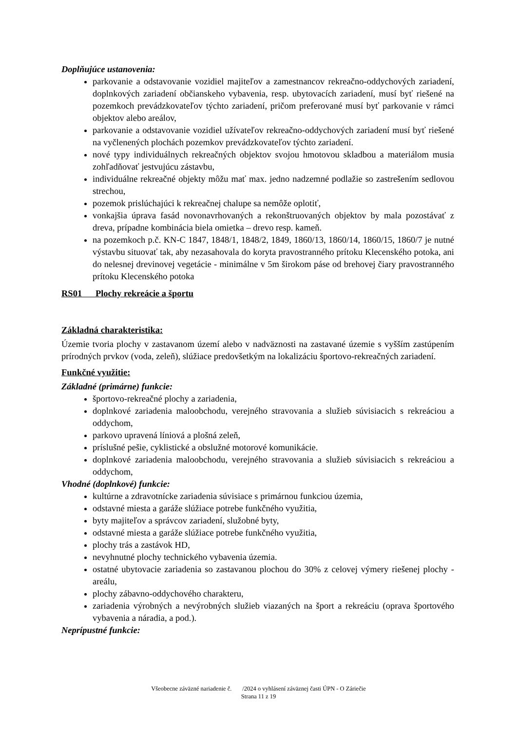Doplňujúce ustanovenia:
parkovanie a odstavovanie vozidiel majiteľov a zamestnancov rekreačno-oddychových zariadení, doplnkových zariadení občianskeho vybavenia, resp. ubytovacích zariadení, musí byť riešené na pozemkoch prevádzkovateľov týchto zariadení, pričom preferované musí byť parkovanie v rámci objektov alebo areálov,
parkovanie a odstavovanie vozidiel užívateľov rekreačno-oddychových zariadení musí byť riešené na vyčlenených plochách pozemkov prevádzkovateľov týchto zariadení.
nové typy individuálnych rekreačných objektov svojou hmotovou skladbou a materiálom musia zohľadňovať jestvujúcu zástavbu,
individuálne rekreačné objekty môžu mať max. jedno nadzemné podlažie so zastrešením sedlovou strechou,
pozemok prislúchajúci k rekreačnej chalupe sa nemôže oplotiť,
vonkajšia úprava fasád novonavrhovaných a rekonštruovaných objektov by mala pozostávať z dreva, prípadne kombinácia biela omietka – drevo resp. kameň.
na pozemkoch p.č. KN-C 1847, 1848/1, 1848/2, 1849, 1860/13, 1860/14, 1860/15, 1860/7 je nutné výstavbu situovať tak, aby nezasahovala do koryta pravostranného prítoku Klecenského potoka, ani do nelesnej drevinovej vegetácie - minimálne v 5m širokom páse od brehovej čiary pravostranného prítoku Klecenského potoka
RS01 Plochy rekreácie a športu
Základná charakteristika:
Územie tvoria plochy v zastavanom území alebo v nadväznosti na zastavané územie s vyšším zastúpením prírodných prvkov (voda, zeleň), slúžiace predovšetkým na lokalizáciu športovo-rekreačných zariadení.
Funkčné využitie:
Základné (primárne) funkcie:
športovo-rekreačné plochy a zariadenia,
doplnkové zariadenia maloobchodu, verejného stravovania a služieb súvisiacich s rekreáciou a oddychom,
parkovo upravená líniová a plošná zeleň,
príslušné pešie, cyklistické a obslužné motorové komunikácie.
doplnkové zariadenia maloobchodu, verejného stravovania a služieb súvisiacich s rekreáciou a oddychom,
Vhodné (doplnkové) funkcie:
kultúrne a zdravotnícke zariadenia súvisiace s primárnou funkciou územia,
odstavné miesta a garáže slúžiace potrebe funkčného využitia,
byty majiteľov a správcov zariadení, služobné byty,
odstavné miesta a garáže slúžiace potrebe funkčného využitia,
plochy trás a zastávok HD,
nevyhnutné plochy technického vybavenia územia.
ostatné ubytovacie zariadenia so zastavanou plochou do 30% z celovej výmery riešenej plochy - areálu,
plochy zábavno-oddychového charakteru,
zariadenia výrobných a nevýrobných služieb viazaných na šport a rekreáciu (oprava športového vybavenia a náradia, a pod.).
Neprípustné funkcie:
Všeobecne záväzné nariadenie č. /2024 o vyhlásení záväznej časti ÚPN - O Záriečie
Strana 11 z 19